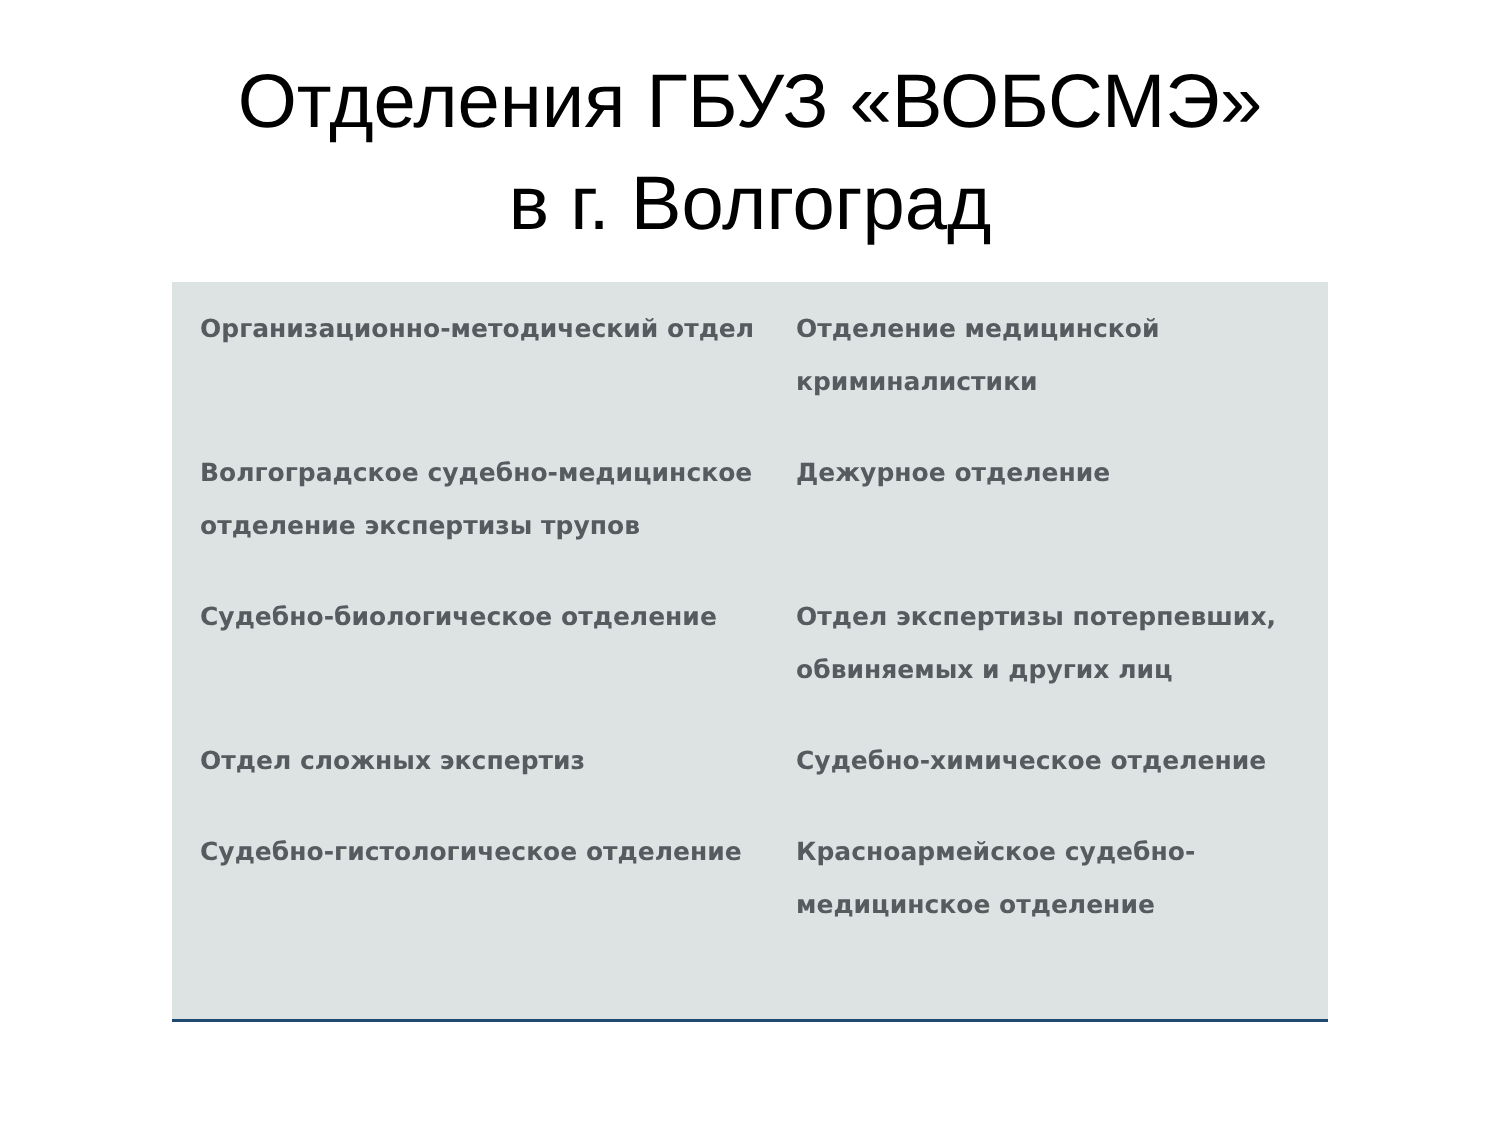Отделения ГБУЗ «ВОБСМЭ»
в г. Волгоград
Организационно-методический отдел
Отделение медицинской криминалистики
Волгоградское судебно-медицинское отделение экспертизы трупов
Дежурное отделение
Судебно-биологическое отделение
Отдел экспертизы потерпевших, обвиняемых и других лиц
Отдел сложных экспертиз
Судебно-химическое отделение
Судебно-гистологическое отделение
Красноармейское судебно-медицинское отделение